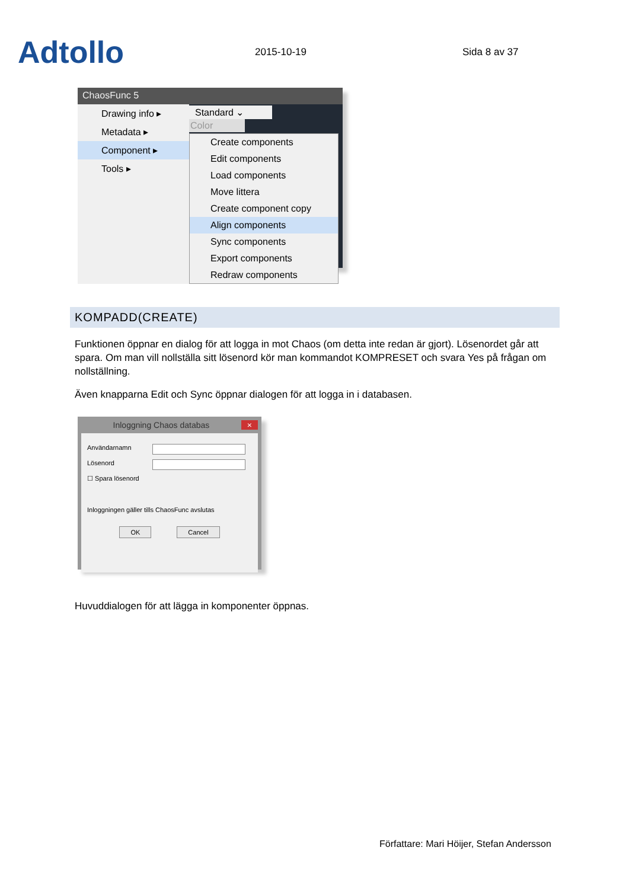Adtollo
2015-10-19
Sida 8 av 37
ChaosFunc 5
Drawing info ▸
Metadata ▸
Component ▸
Tools ▸
Standard ⌄
Color
Create components
Edit components
Load components
Move littera
Create component copy
Align components
Sync components
Export components
Redraw components
KOMPADD(CREATE)
Funktionen öppnar en dialog för att logga in mot Chaos (om detta inte redan är gjort). Lösenordet går att spara. Om man vill nollställa sitt lösenord kör man kommandot KOMPRESET och svara Yes på frågan om nollställning.
Även knapparna Edit och Sync öppnar dialogen för att logga in i databasen.
Inloggning Chaos databas ×
Användarnamn
Lösenord
☐ Spara lösenord
Inloggningen gäller tills ChaosFunc avslutas
OK Cancel
Huvuddialogen för att lägga in komponenter öppnas.
Författare: Mari Höijer, Stefan Andersson